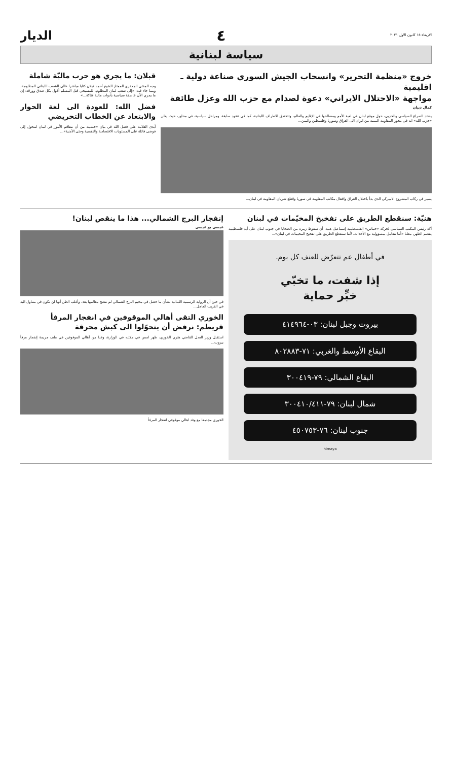الاربعاء ١٥ كانون الاول ٢٠٢١
٤
الديار
سياسة لبنانية
خروج «منظمة التحرير» وانسحاب الجيش السوري صناعة دولية ـ اقليمية
مواجهة «الاحتلال الايراني» دعوة لصدام مع حزب الله وعزل طائفة
كمال ذبيان
يشتد الصراع السياسي والحزبي، حول موقع لبنان في لعبة الأمم ومصالحها في الإقليم والعالم، وتتخندق الاطراف اللبنانية، كما في عقود سابقة، ومراحل سياسية، في محاور، حيث يعلن «حزب الله» انه في محور المقاومة الممتد من ايران الى العراق وسوريا وفلسطين واليمن...
يسير في ركاب المشروع الاميركي الذي بدأ باحتلال العراق وافقال مكاتب المقاومة في سوريا وقطع شريان المقاومة في لبنان...
قبلان: ما يجري هو حرب ماليّة شاملة
وجه المفتي الجعفري الممتاز الشيخ أحمد قبلان كتابا مباشرا «الى الشعب اللبناني المظلوم»، ومما جاء فيه: «إلى شعب لبنان المظلوم، للمسيحي قبل المسلم أقول بكل صدق وورقة: إن ما يجري الآن عاصفة سياسية بأدوات مالية فتاكة...»
فضل الله: للعودة الى لغة الحوار والابتعاد عن الخطاب التحريضي
أبدى العلامة علي فضل الله في بيان «خشيته من أن تتفاقم الأمور في لبنان لتتحول إلى فوضى قاتلة على المستويات الاقتصادية والنفسية وحتى الأمنية»...
هنيّة: سنقطع الطريق على تفخيخ المخيّمات في لبنان
أكد رئيس المكتب السياسي لحركة «حماس» الفلسطينية إسماعيل هنية، أن سقوط زمرة من الضحايا في جنوب لبنان على أيد فلسطينية يقصم الظهر، معلنا «أننا نتعامل بمسؤولية مع الأحداث، لأننا سنقطع الطريق على تفخيخ المخيمات في لبنان»...
في أطفال عم تتعرّض للعنف كل يوم.
إذا شفت، ما تخبّي
خبِّر حماية
بيروت وجبل لبنان: ٠٣-٤١٤٩٦٤
البقاع الأوسط والغربي: ٧١-٨٠٢٨٨٣
البقاع الشمالي: ٧٩-٣٠٠٤١٩
شمال لبنان: ٧٩-٣٠٠٤١٠/٤١١
جنوب لبنان: ٧٦-٤٥٠٧٥٣
himaya
إنفجار البرج الشمالي... هذا ما ينقص لبنان!
عيسى بو عيسى
في حين أن الرواية الرسمية اللبنانية بشأن ما حصل في مخيم البرج الشمالي لم تتضح معالمها بعد، وأغلب الظن أنها لن تكون في متناول اليد في القريب العاجل...
الخوري التقى أهالي الموقوفين في انفجار المرفأ
قريطم: نرفض أن يتحوّلوا الى كبش محرقة
استقبل وزير العدل القاضي هنري الخوري، ظهر امس في مكتبه في الوزارة، وفدا من أهالي الموقوفين في ملف جريمة إنفجار مرفأ بيروت...
الخوري مجتمعا مع وفد اهالي موقوفي انفجار المرفأ